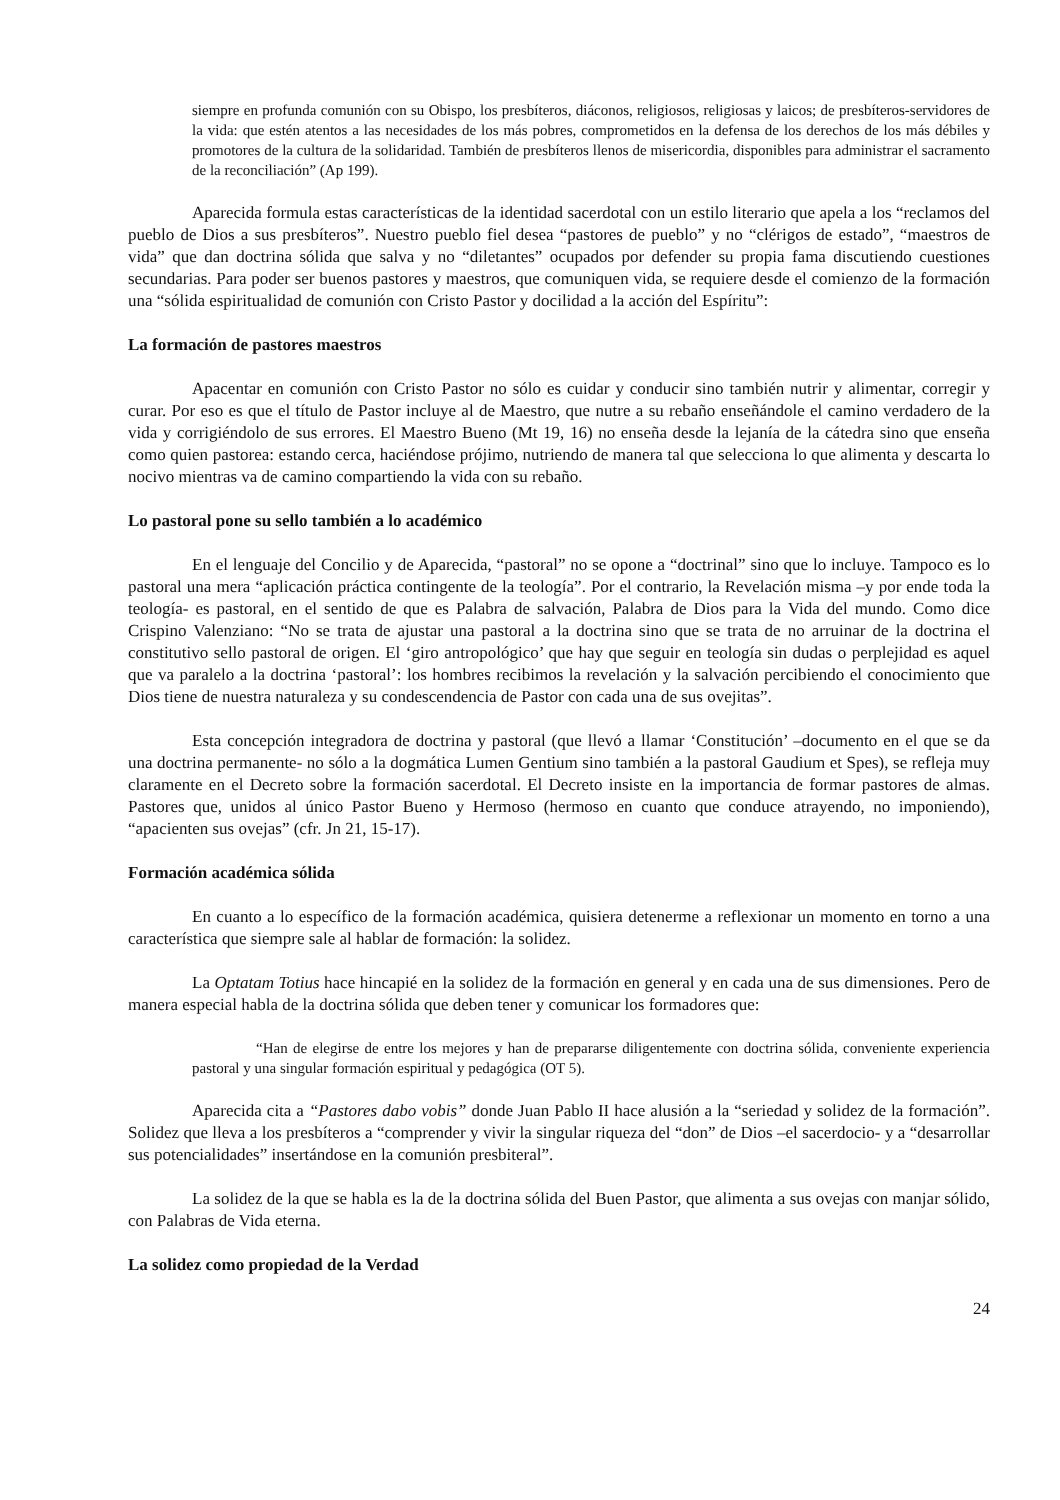siempre en profunda comunión con su Obispo, los presbíteros, diáconos, religiosos, religiosas y laicos; de presbíteros-servidores de la vida: que estén atentos a las necesidades de los más pobres, comprometidos en la defensa de los derechos de los más débiles y promotores de la cultura de la solidaridad. También de presbíteros llenos de misericordia, disponibles para administrar el sacramento de la reconciliación” (Ap 199).
Aparecida formula estas características de la identidad sacerdotal con un estilo literario que apela a los “reclamos del pueblo de Dios a sus presbíteros”. Nuestro pueblo fiel desea “pastores de pueblo” y no “clérigos de estado”, “maestros de vida” que dan doctrina sólida que salva y no “diletantes” ocupados por defender su propia fama discutiendo cuestiones secundarias. Para poder ser buenos pastores y maestros, que comuniquen vida, se requiere desde el comienzo de la formación una “sólida espiritualidad de comunión con Cristo Pastor y docilidad a la acción del Espíritu”:
La formación de pastores maestros
Apacentar en comunión con Cristo Pastor no sólo es cuidar y conducir sino también nutrir y alimentar, corregir y curar. Por eso es que el título de Pastor incluye al de Maestro, que nutre a su rebaño enseñándole el camino verdadero de la vida y corrigiéndolo de sus errores. El Maestro Bueno (Mt 19, 16) no enseña desde la lejanía de la cátedra sino que enseña como quien pastorea: estando cerca, haciéndose prójimo, nutriendo de manera tal que selecciona lo que alimenta y descarta lo nocivo mientras va de camino compartiendo la vida con su rebaño.
Lo pastoral pone su sello también a lo académico
En el lenguaje del Concilio y de Aparecida, “pastoral” no se opone a “doctrinal” sino que lo incluye. Tampoco es lo pastoral una mera “aplicación práctica contingente de la teología”. Por el contrario, la Revelación misma –y por ende toda la teología- es pastoral, en el sentido de que es Palabra de salvación, Palabra de Dios para la Vida del mundo. Como dice Crispino Valenziano: “No se trata de ajustar una pastoral a la doctrina sino que se trata de no arruinar de la doctrina el constitutivo sello pastoral de origen. El ‘giro antropológico’ que hay que seguir en teología sin dudas o perplejidad es aquel que va paralelo a la doctrina ‘pastoral’: los hombres recibimos la revelación y la salvación percibiendo el conocimiento que Dios tiene de nuestra naturaleza y su condescendencia de Pastor con cada una de sus ovejitas”.
Esta concepción integradora de doctrina y pastoral (que llevó a llamar ‘Constitución’ –documento en el que se da una doctrina permanente- no sólo a la dogmática Lumen Gentium sino también a la pastoral Gaudium et Spes), se refleja muy claramente en el Decreto sobre la formación sacerdotal. El Decreto insiste en la importancia de formar pastores de almas. Pastores que, unidos al único Pastor Bueno y Hermoso (hermoso en cuanto que conduce atrayendo, no imponiendo), “apacienten sus ovejas” (cfr. Jn 21, 15-17).
Formación académica sólida
En cuanto a lo específico de la formación académica, quisiera detenerme a reflexionar un momento en torno a una característica que siempre sale al hablar de formación: la solidez.
La Optatam Totius hace hincapié en la solidez de la formación en general y en cada una de sus dimensiones. Pero de manera especial habla de la doctrina sólida que deben tener y comunicar los formadores que:
“Han de elegirse de entre los mejores y han de prepararse diligentemente con doctrina sólida, conveniente experiencia pastoral y una singular formación espiritual y pedagógica (OT 5).
Aparecida cita a “Pastores dabo vobis” donde Juan Pablo II hace alusión a la “seriedad y solidez de la formación”. Solidez que lleva a los presbíteros a “comprender y vivir la singular riqueza del “don” de Dios –el sacerdocio- y a “desarrollar sus potencialidades” insertándose en la comunión presbiteral”.
La solidez de la que se habla es la de la doctrina sólida del Buen Pastor, que alimenta a sus ovejas con manjar sólido, con Palabras de Vida eterna.
La solidez como propiedad de la Verdad
24